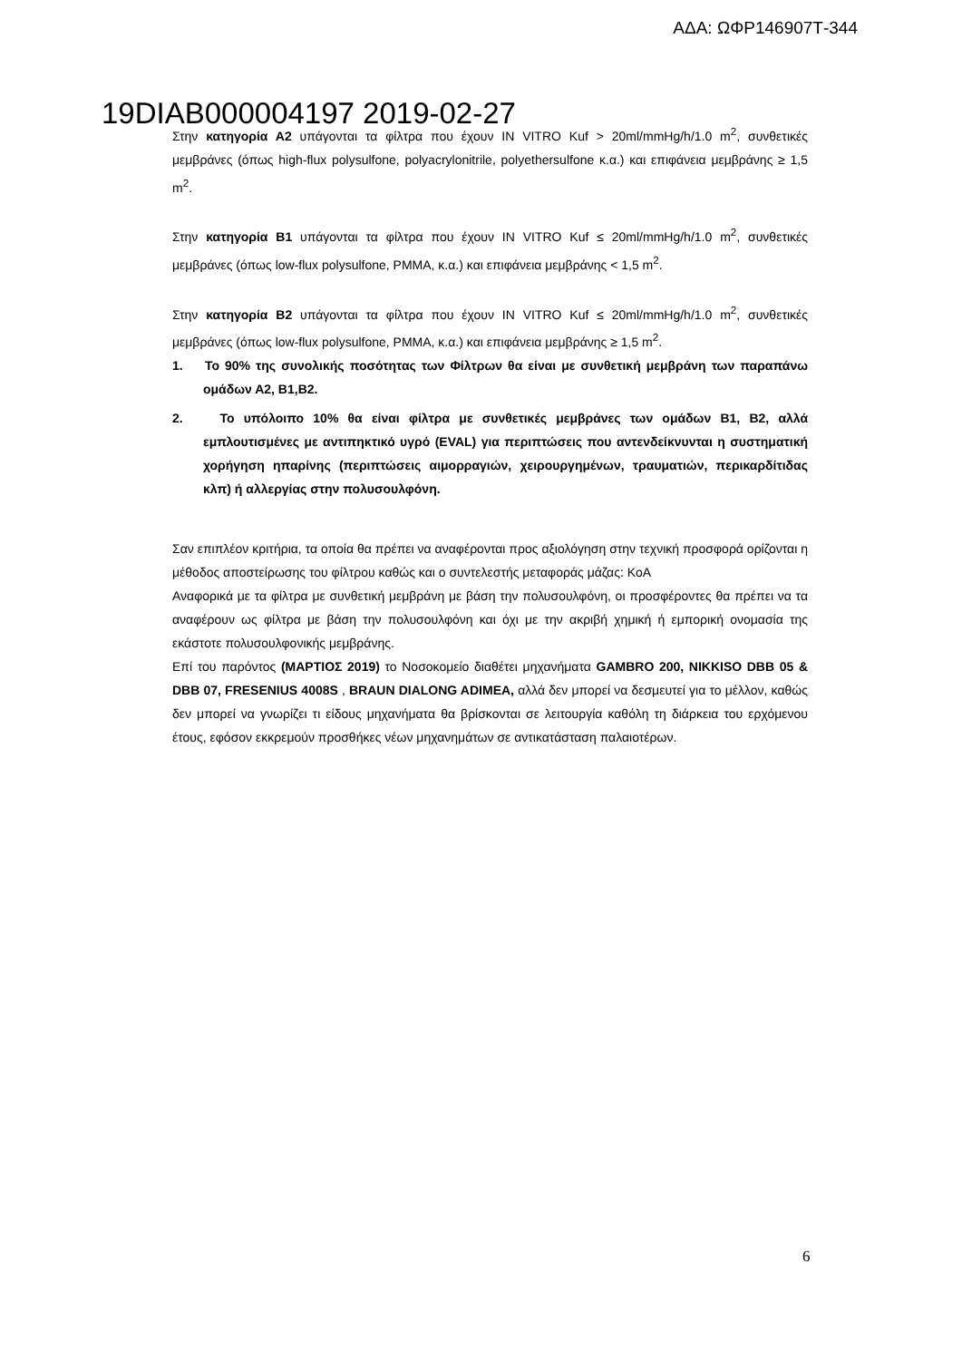ΑΔΑ: ΩΦΡ146907Τ-344
19DIAB000004197 2019-02-27
Στην κατηγορία Α2 υπάγονται τα φίλτρα που έχουν IN VITRO Kuf > 20ml/mmHg/h/1.0 m<sup>2</sup>, συνθετικές μεμβράνες (όπως high-flux polysulfone, polyacrylonitrile, polyethersulfone κ.α.) και επιφάνεια μεμβράνης ≥ 1,5 m<sup>2</sup>.
Στην κατηγορία Β1 υπάγονται τα φίλτρα που έχουν IN VITRO Kuf ≤ 20ml/mmHg/h/1.0 m<sup>2</sup>, συνθετικές μεμβράνες (όπως low-flux polysulfone, PMMA, κ.α.) και επιφάνεια μεμβράνης < 1,5 m<sup>2</sup>.
Στην κατηγορία Β2 υπάγονται τα φίλτρα που έχουν IN VITRO Kuf ≤ 20ml/mmHg/h/1.0 m<sup>2</sup>, συνθετικές μεμβράνες (όπως low-flux polysulfone, PMMA, κ.α.) και επιφάνεια μεμβράνης ≥ 1,5 m<sup>2</sup>.
1. Το 90% της συνολικής ποσότητας των Φίλτρων θα είναι με συνθετική μεμβράνη των παραπάνω ομάδων Α2, Β1,Β2.
2. Το υπόλοιπο 10% θα είναι φίλτρα με συνθετικές μεμβράνες των ομάδων Β1, Β2, αλλά εμπλουτισμένες με αντιπηκτικό υγρό (EVAL) για περιπτώσεις που αντενδείκνυνται η συστηματική χορήγηση ηπαρίνης (περιπτώσεις αιμορραγιών, χειρουργημένων, τραυματιών, περικαρδίτιδας κλπ) ή αλλεργίας στην πολυσουλφόνη.
Σαν επιπλέον κριτήρια, τα οποία θα πρέπει να αναφέρονται προς αξιολόγηση στην τεχνική προσφορά ορίζονται η μέθοδος αποστείρωσης του φίλτρου καθώς και ο συντελεστής μεταφοράς μάζας: KoA
Αναφορικά με τα φίλτρα με συνθετική μεμβράνη με βάση την πολυσουλφόνη, οι προσφέροντες θα πρέπει να τα αναφέρουν ως φίλτρα με βάση την πολυσουλφόνη και όχι με την ακριβή χημική ή εμπορική ονομασία της εκάστοτε πολυσουλφονικής μεμβράνης.
Επί του παρόντος (ΜΑΡΤΙΟΣ 2019) το Νοσοκομείο διαθέτει μηχανήματα GAMBRO 200, NIKKISO DBB 05 & DBB 07, FRESENIUS 4008S , BRAUN DIALONG ADIMEA, αλλά δεν μπορεί να δεσμευτεί για το μέλλον, καθώς δεν μπορεί να γνωρίζει τι είδους μηχανήματα θα βρίσκονται σε λειτουργία καθόλη τη διάρκεια του ερχόμενου έτους, εφόσον εκκρεμούν προσθήκες νέων μηχανημάτων σε αντικατάσταση παλαιοτέρων.
6